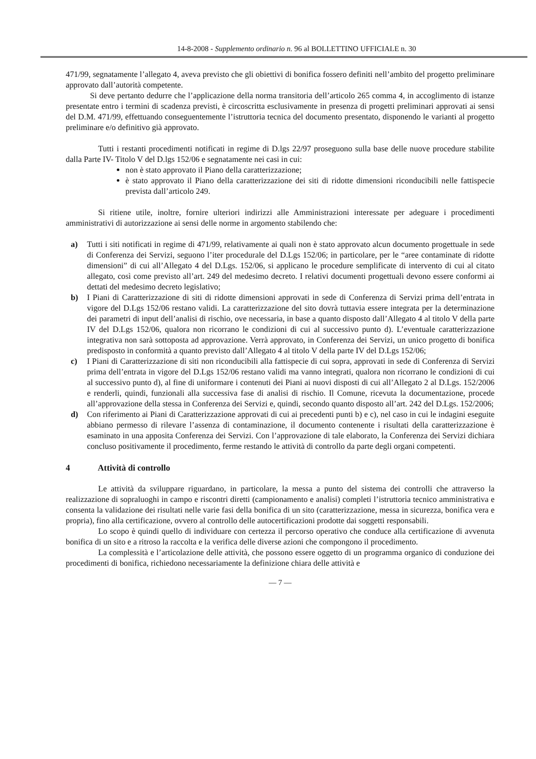14-8-2008 - Supplemento ordinario n. 96 al BOLLETTINO UFFICIALE n. 30
471/99, segnatamente l’allegato 4, aveva previsto che gli obiettivi di bonifica fossero definiti nell’ambito del progetto preliminare approvato dall’autorità competente.
Si deve pertanto dedurre che l’applicazione della norma transitoria dell’articolo 265 comma 4, in accoglimento di istanze presentate entro i termini di scadenza previsti, è circoscritta esclusivamente in presenza di progetti preliminari approvati ai sensi del D.M. 471/99, effettuando conseguentemente l’istruttoria tecnica del documento presentato, disponendo le varianti al progetto preliminare e/o definitivo già approvato.
Tutti i restanti procedimenti notificati in regime di D.lgs 22/97 proseguono sulla base delle nuove procedure stabilite dalla Parte IV- Titolo V del D.lgs 152/06 e segnatamente nei casi in cui:
non è stato approvato il Piano della caratterizzazione;
è stato approvato il Piano della caratterizzazione dei siti di ridotte dimensioni riconducibili nelle fattispecie prevista dall’articolo 249.
Si ritiene utile, inoltre, fornire ulteriori indirizzi alle Amministrazioni interessate per adeguare i procedimenti amministrativi di autorizzazione ai sensi delle norme in argomento stabilendo che:
a) Tutti i siti notificati in regime di 471/99, relativamente ai quali non è stato approvato alcun documento progettuale in sede di Conferenza dei Servizi, seguono l’iter procedurale del D.Lgs 152/06; in particolare, per le “aree contaminate di ridotte dimensioni” di cui all’Allegato 4 del D.Lgs. 152/06, si applicano le procedure semplificate di intervento di cui al citato allegato, così come previsto all’art. 249 del medesimo decreto. I relativi documenti progettuali devono essere conformi ai dettati del medesimo decreto legislativo;
b) I Piani di Caratterizzazione di siti di ridotte dimensioni approvati in sede di Conferenza di Servizi prima dell’entrata in vigore del D.Lgs 152/06 restano validi. La caratterizzazione del sito dovrà tuttavia essere integrata per la determinazione dei parametri di input dell’analisi di rischio, ove necessaria, in base a quanto disposto dall’Allegato 4 al titolo V della parte IV del D.Lgs 152/06, qualora non ricorrano le condizioni di cui al successivo punto d). L’eventuale caratterizzazione integrativa non sarà sottoposta ad approvazione. Verrà approvato, in Conferenza dei Servizi, un unico progetto di bonifica predisposto in conformità a quanto previsto dall’Allegato 4 al titolo V della parte IV del D.Lgs 152/06;
c) I Piani di Caratterizzazione di siti non riconducibili alla fattispecie di cui sopra, approvati in sede di Conferenza di Servizi prima dell’entrata in vigore del D.Lgs 152/06 restano validi ma vanno integrati, qualora non ricorrano le condizioni di cui al successivo punto d), al fine di uniformare i contenuti dei Piani ai nuovi disposti di cui all’Allegato 2 al D.Lgs. 152/2006 e renderli, quindi, funzionali alla successiva fase di analisi di rischio. Il Comune, ricevuta la documentazione, procede all’approvazione della stessa in Conferenza dei Servizi e, quindi, secondo quanto disposto all’art. 242 del D.Lgs. 152/2006;
d) Con riferimento ai Piani di Caratterizzazione approvati di cui ai precedenti punti b) e c), nel caso in cui le indagini eseguite abbiano permesso di rilevare l’assenza di contaminazione, il documento contenente i risultati della caratterizzazione è esaminato in una apposita Conferenza dei Servizi. Con l’approvazione di tale elaborato, la Conferenza dei Servizi dichiara concluso positivamente il procedimento, ferme restando le attività di controllo da parte degli organi competenti.
4 Attività di controllo
Le attività da sviluppare riguardano, in particolare, la messa a punto del sistema dei controlli che attraverso la realizzazione di sopraluoghi in campo e riscontri diretti (campionamento e analisi) completi l’istruttoria tecnico amministrativa e consenta la validazione dei risultati nelle varie fasi della bonifica di un sito (caratterizzazione, messa in sicurezza, bonifica vera e propria), fino alla certificazione, ovvero al controllo delle autocertificazioni prodotte dai soggetti responsabili.
Lo scopo è quindi quello di individuare con certezza il percorso operativo che conduce alla certificazione di avvenuta bonifica di un sito e a ritroso la raccolta e la verifica delle diverse azioni che compongono il procedimento.
La complessità e l’articolazione delle attività, che possono essere oggetto di un programma organico di conduzione dei procedimenti di bonifica, richiedono necessariamente la definizione chiara delle attività e
— 7 —